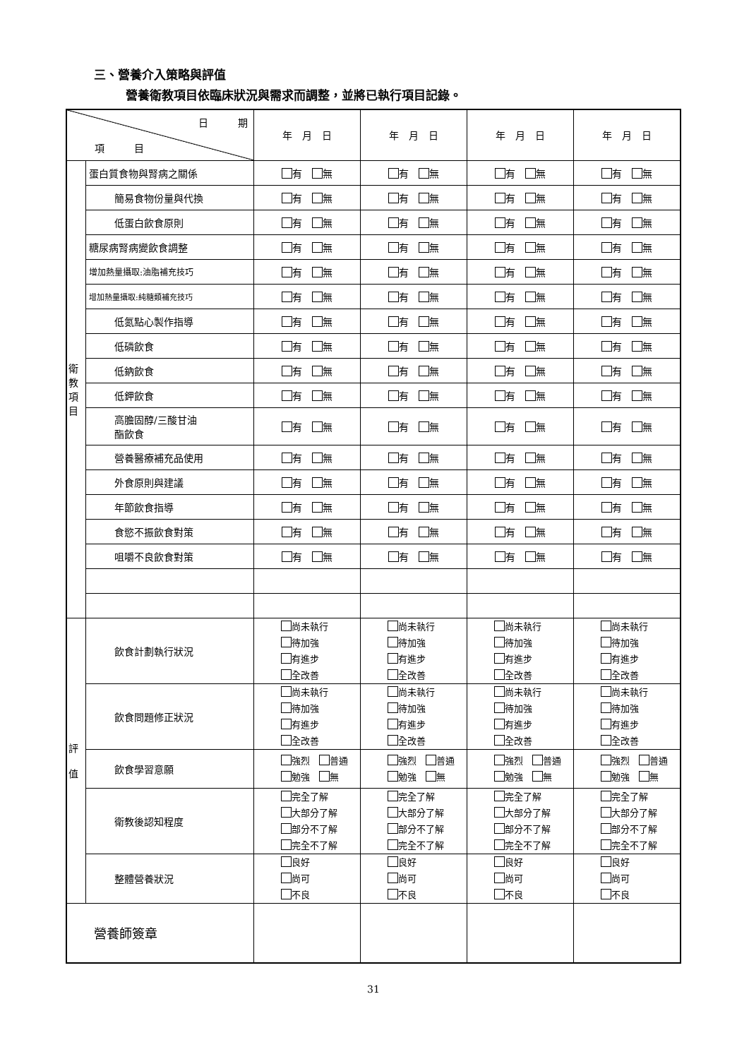三、營養介入策略與評值
營養衛教項目依臨床狀況與需求而調整，並將已執行項目記錄。
| 日 期 項 目 | | 年 月 日 | 年 月 日 | 年 月 日 | 年 月 日 |
| 衛 教 項 目 | 蛋白質食物與腎病之關係 | 有 無 | 有 無 | 有 無 | 有 無 |
| | 簡易食物份量與代換 | 有 無 | 有 無 | 有 無 | 有 無 |
| | 低蛋白飲食原則 | 有 無 | 有 無 | 有 無 | 有 無 |
| | 糖尿病腎病變飲食調整 | 有 無 | 有 無 | 有 無 | 有 無 |
| | 增加熱量攝取:油脂補充技巧 | 有 無 | 有 無 | 有 無 | 有 無 |
| | 增加熱量攝取:純糖類補充技巧 | 有 無 | 有 無 | 有 無 | 有 無 |
| | 低氮點心製作指導 | 有 無 | 有 無 | 有 無 | 有 無 |
| | 低磷飲食 | 有 無 | 有 無 | 有 無 | 有 無 |
| | 低鈉飲食 | 有 無 | 有 無 | 有 無 | 有 無 |
| | 低鉀飲食 | 有 無 | 有 無 | 有 無 | 有 無 |
| | 高膽固醇/三酸甘油 酯飲食 | 有 無 | 有 無 | 有 無 | 有 無 |
| | 營養醫療補充品使用 | 有 無 | 有 無 | 有 無 | 有 無 |
| | 外食原則與建議 | 有 無 | 有 無 | 有 無 | 有 無 |
| | 年節飲食指導 | 有 無 | 有 無 | 有 無 | 有 無 |
| | 食慾不振飲食對策 | 有 無 | 有 無 | 有 無 | 有 無 |
| | 咀嚼不良飲食對策 | 有 無 | 有 無 | 有 無 | 有 無 |
| 評 值 | 飲食計劃執行狀況 | 尚未執行 待加強 有進步 全改善 | 尚未執行 待加強 有進步 全改善 | 尚未執行 待加強 有進步 全改善 | 尚未執行 待加強 有進步 全改善 |
| | 飲食問題修正狀況 | 尚未執行 待加強 有進步 全改善 | 尚未執行 待加強 有進步 全改善 | 尚未執行 待加強 有進步 全改善 | 尚未執行 待加強 有進步 全改善 |
| | 飲食學習意願 | 強烈 普通 勉強 無 | 強烈 普通 勉強 無 | 強烈 普通 勉強 無 | 強烈 普通 勉強 無 |
| | 衛教後認知程度 | 完全了解 大部分了解 部分不了解 完全不了解 | 完全了解 大部分了解 部分不了解 完全不了解 | 完全了解 大部分了解 部分不了解 完全不了解 | 完全了解 大部分了解 部分不了解 完全不了解 |
| | 整體營養狀況 | 良好 尚可 不良 | 良好 尚可 不良 | 良好 尚可 不良 | 良好 尚可 不良 |
| 營養師簽章 | | | | | |
31